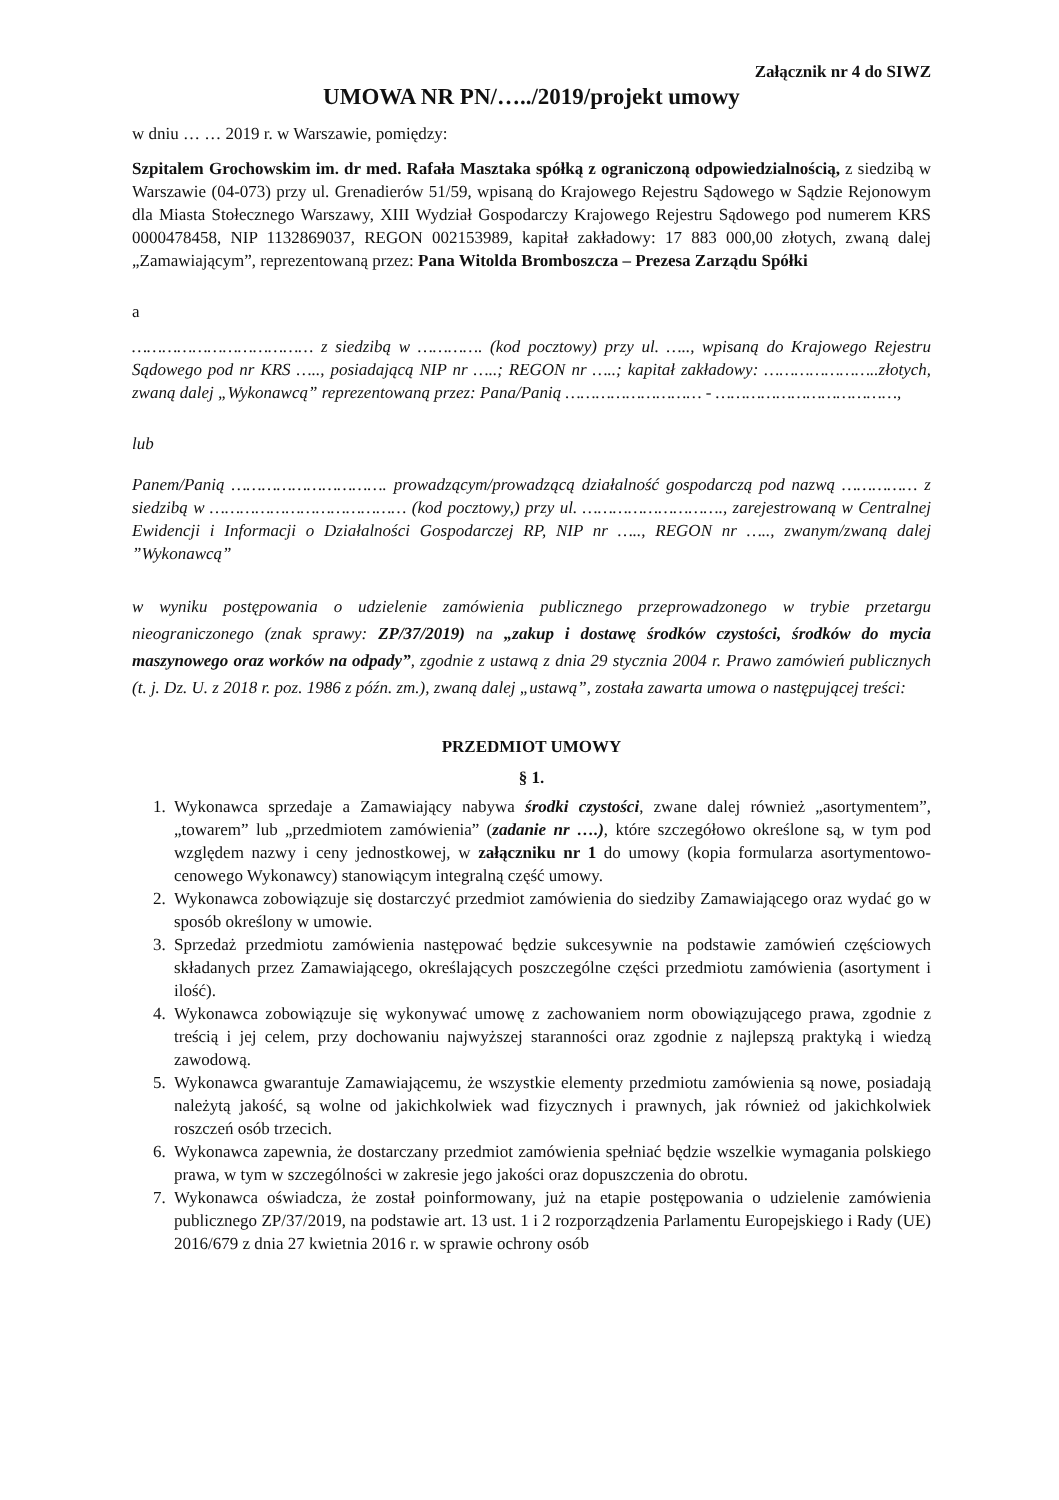Załącznik nr 4 do SIWZ
UMOWA NR PN/…../2019/projekt umowy
w dniu … … 2019 r. w Warszawie, pomiędzy:
Szpitalem Grochowskim im. dr med. Rafała Masztaka spółką z ograniczoną odpowiedzialnością, z siedzibą w Warszawie (04-073) przy ul. Grenadierów 51/59, wpisaną do Krajowego Rejestru Sądowego w Sądzie Rejonowym dla Miasta Stołecznego Warszawy, XIII Wydział Gospodarczy Krajowego Rejestru Sądowego pod numerem KRS 0000478458, NIP 1132869037, REGON 002153989, kapitał zakładowy: 17 883 000,00 złotych, zwaną dalej „Zamawiającym”, reprezentowaną przez: Pana Witolda Bromboszcza – Prezesa Zarządu Spółki
a
……………………………… z siedzibą w …………. (kod pocztowy) przy ul. ….., wpisaną do Krajowego Rejestru Sądowego pod nr KRS ….., posiadającą NIP nr …..; REGON nr …..; kapitał zakładowy: …………………..złotych, zwaną dalej „Wykonawcą” reprezentowaną przez: Pana/Panią ……………………… - ………………………………,
lub
Panem/Panią …………………………. prowadzącym/prowadzącą działalność gospodarczą pod nazwą …………… z siedzibą w ………………………………… (kod pocztowy,) przy ul. ………………………., zarejestrowaną w Centralnej Ewidencji i Informacji o Działalności Gospodarczej RP, NIP nr ….., REGON nr ….., zwanym/zwaną dalej ”Wykonawcą”
w wyniku postępowania o udzielenie zamówienia publicznego przeprowadzonego w trybie przetargu nieograniczonego (znak sprawy: ZP/37/2019) na „zakup i dostawę środków czystości, środków do mycia maszynowego oraz worków na odpady”, zgodnie z ustawą z dnia 29 stycznia 2004 r. Prawo zamówień publicznych (t. j. Dz. U. z 2018 r. poz. 1986 z późn. zm.), zwaną dalej „ustawą”, została zawarta umowa o następującej treści:
PRZEDMIOT UMOWY
§ 1.
1. Wykonawca sprzedaje a Zamawiający nabywa środki czystości, zwane dalej również „asortymentem”, „towarem” lub „przedmiotem zamówienia” (zadanie nr ….), które szczegółowo określone są, w tym pod względem nazwy i ceny jednostkowej, w załączniku nr 1 do umowy (kopia formularza asortymentowo-cenowego Wykonawcy) stanowiącym integralną część umowy.
2. Wykonawca zobowiązuje się dostarczyć przedmiot zamówienia do siedziby Zamawiającego oraz wydać go w sposób określony w umowie.
3. Sprzedaż przedmiotu zamówienia następować będzie sukcesywnie na podstawie zamówień częściowych składanych przez Zamawiającego, określających poszczególne części przedmiotu zamówienia (asortyment i ilość).
4. Wykonawca zobowiązuje się wykonywać umowę z zachowaniem norm obowiązującego prawa, zgodnie z treścią i jej celem, przy dochowaniu najwyższej staranności oraz zgodnie z najlepszą praktyką i wiedzą zawodową.
5. Wykonawca gwarantuje Zamawiającemu, że wszystkie elementy przedmiotu zamówienia są nowe, posiadają należytą jakość, są wolne od jakichkolwiek wad fizycznych i prawnych, jak również od jakichkolwiek roszczeń osób trzecich.
6. Wykonawca zapewnia, że dostarczany przedmiot zamówienia spełniać będzie wszelkie wymagania polskiego prawa, w tym w szczególności w zakresie jego jakości oraz dopuszczenia do obrotu.
7. Wykonawca oświadcza, że został poinformowany, już na etapie postępowania o udzielenie zamówienia publicznego ZP/37/2019, na podstawie art. 13 ust. 1 i 2 rozporządzenia Parlamentu Europejskiego i Rady (UE) 2016/679 z dnia 27 kwietnia 2016 r. w sprawie ochrony osób